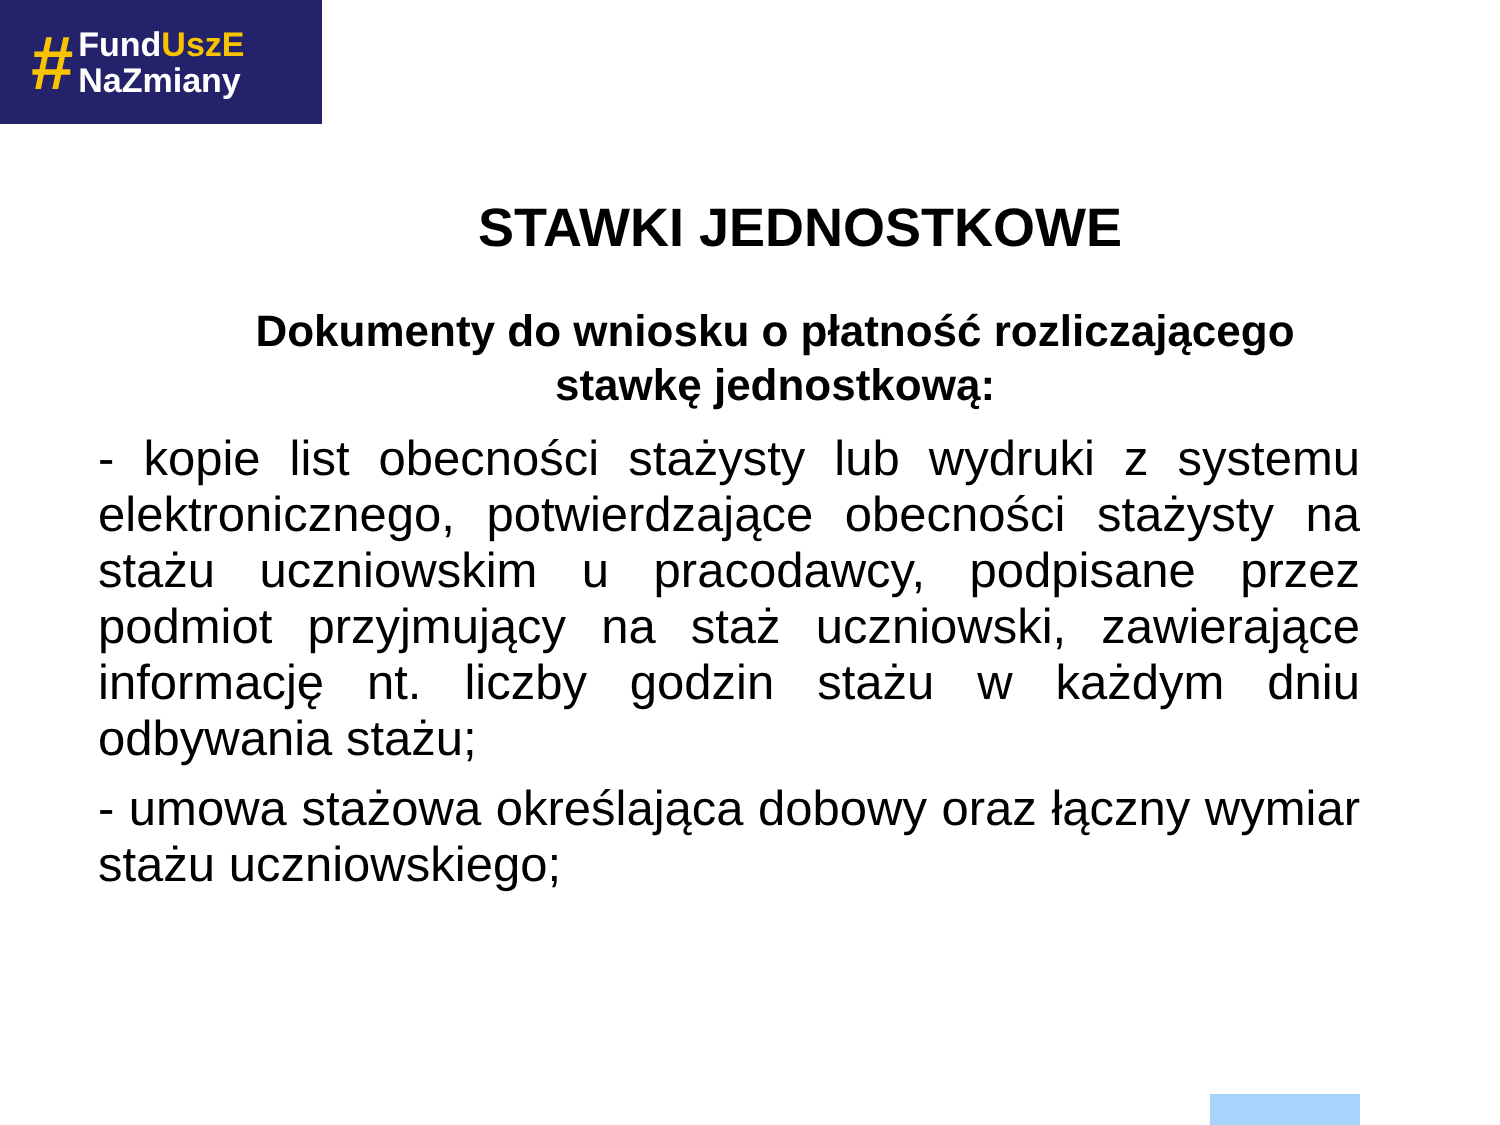#
FundUszE
NaZmiany
STAWKI JEDNOSTKOWE
Dokumenty do wniosku o płatność rozliczającego
stawkę jednostkową:
- kopie list obecności stażysty lub wydruki z systemu elektronicznego, potwierdzające obecności stażysty na stażu uczniowskim u pracodawcy, podpisane przez podmiot przyjmujący na staż uczniowski, zawierające informację nt. liczby godzin stażu w każdym dniu odbywania stażu;
- umowa stażowa określająca dobowy oraz łączny wymiar stażu uczniowskiego;